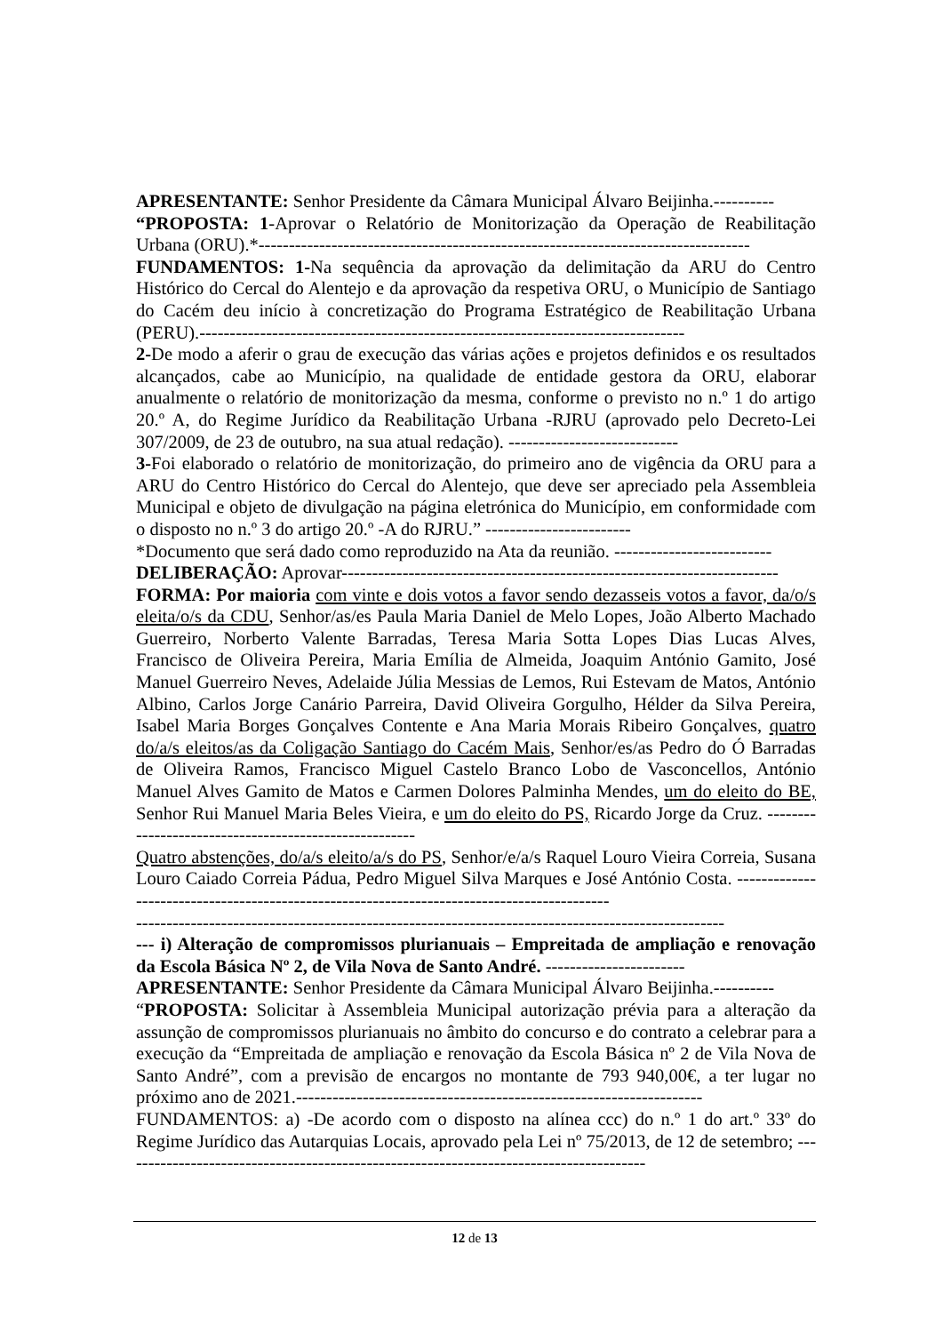APRESENTANTE: Senhor Presidente da Câmara Municipal Álvaro Beijinha.----------
“PROPOSTA: 1-Aprovar o Relatório de Monitorização da Operação de Reabilitação Urbana (ORU).*---------------------------------------------------------------------------------
FUNDAMENTOS: 1-Na sequência da aprovação da delimitação da ARU do Centro Histórico do Cercal do Alentejo e da aprovação da respetiva ORU, o Município de Santiago do Cacém deu início à concretização do Programa Estratégico de Reabilitação Urbana (PERU).--------------------------------------------------------------------------------
2-De modo a aferir o grau de execução das várias ações e projetos definidos e os resultados alcançados, cabe ao Município, na qualidade de entidade gestora da ORU, elaborar anualmente o relatório de monitorização da mesma, conforme o previsto no n.º 1 do artigo 20.º A, do Regime Jurídico da Reabilitação Urbana -RJRU (aprovado pelo Decreto-Lei 307/2009, de 23 de outubro, na sua atual redação). ----------------------------
3-Foi elaborado o relatório de monitorização, do primeiro ano de vigência da ORU para a ARU do Centro Histórico do Cercal do Alentejo, que deve ser apreciado pela Assembleia Municipal e objeto de divulgação na página eletrónica do Município, em conformidade com o disposto no n.º 3 do artigo 20.º -A do RJRU.” ------------------------
*Documento que será dado como reproduzido na Ata da reunião. --------------------------
DELIBERAÇÃO: Aprovar------------------------------------------------------------------------
FORMA: Por maioria com vinte e dois votos a favor sendo dezasseis votos a favor, da/o/s eleita/o/s da CDU, Senhor/as/es Paula Maria Daniel de Melo Lopes, João Alberto Machado Guerreiro, Norberto Valente Barradas, Teresa Maria Sotta Lopes Dias Lucas Alves, Francisco de Oliveira Pereira, Maria Emília de Almeida, Joaquim António Gamito, José Manuel Guerreiro Neves, Adelaide Júlia Messias de Lemos, Rui Estevam de Matos, António Albino, Carlos Jorge Canário Parreira, David Oliveira Gorgulho, Hélder da Silva Pereira, Isabel Maria Borges Gonçalves Contente e Ana Maria Morais Ribeiro Gonçalves, quatro do/a/s eleitos/as da Coligação Santiago do Cacém Mais, Senhor/es/as Pedro do Ó Barradas de Oliveira Ramos, Francisco Miguel Castelo Branco Lobo de Vasconcellos, António Manuel Alves Gamito de Matos e Carmen Dolores Palminha Mendes, um do eleito do BE, Senhor Rui Manuel Maria Beles Vieira, e um do eleito do PS, Ricardo Jorge da Cruz. ------------------------------------------------------
Quatro abstenções, do/a/s eleito/a/s do PS, Senhor/e/a/s Raquel Louro Vieira Correia, Susana Louro Caiado Correia Pádua, Pedro Miguel Silva Marques e José António Costa. -------------------------------------------------------------------------------------------
-------------------------------------------------------------------------------------------------
--- i) Alteração de compromissos plurianuais – Empreitada de ampliação e renovação da Escola Básica Nº 2, de Vila Nova de Santo André. -----------------------
APRESENTANTE: Senhor Presidente da Câmara Municipal Álvaro Beijinha.----------
“PROPOSTA: Solicitar à Assembleia Municipal autorização prévia para a alteração da assunção de compromissos plurianuais no âmbito do concurso e do contrato a celebrar para a execução da “Empreitada de ampliação e renovação da Escola Básica nº 2 de Vila Nova de Santo André”, com a previsão de encargos no montante de 793 940,00€, a ter lugar no próximo ano de 2021.-------------------------------------------------------------------
FUNDAMENTOS: a) -De acordo com o disposto na alínea ccc) do n.º 1 do art.º 33º do Regime Jurídico das Autarquias Locais, aprovado pela Lei nº 75/2013, de 12 de setembro; ---------------------------------------------------------------------------------------
12 de 13